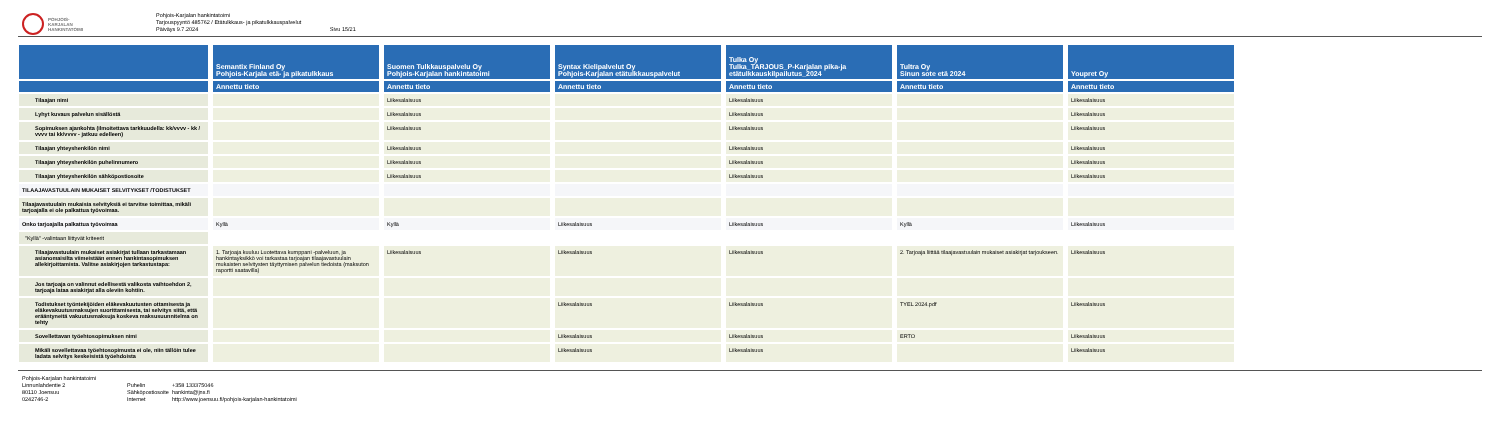POHJOIS-
KARJALAN
HANKINTATOIMI
Pohjois-Karjalan hankintatoimi
Tarjouspyyntö 485762 / Etätulkkaus- ja pikatulkkauspalvelut
Päiväys 9.7.2024 Sivu 15/21
| | Semantix Finland Oy Pohjois-Karjala etä- ja pikatulkkaus | Suomen Tulkkauspalvelu Oy Pohjois-Karjalan hankintatoimi | Syntax Kielipalvelut Oy Pohjois-Karjalan etätulkkauspalvelut | Tulka Oy Tulka_TARJOUS_P-Karjalan pika-ja etätulkkauskilpailutus_2024 | Tultra Oy Sinun sote etä 2024 | Youpret Oy |
| --- | --- | --- | --- | --- | --- | --- |
| | Annettu tieto | Annettu tieto | Annettu tieto | Annettu tieto | Annettu tieto | Annettu tieto |
| Tilaajan nimi | | Liikesalaisuus | | Liikesalaisuus | | Liikesalaisuus |
| Lyhyt kuvaus palvelun sisällöstä | | Liikesalaisuus | | Liikesalaisuus | | Liikesalaisuus |
| Sopimuksen ajankohta (ilmoitettava tarkkuudella: kk/vvvv - kk / vvvv tai kk/vvvv - jatkuu edelleen) | | Liikesalaisuus | | Liikesalaisuus | | Liikesalaisuus |
| Tilaajan yhteyshenkilön nimi | | Liikesalaisuus | | Liikesalaisuus | | Liikesalaisuus |
| Tilaajan yhteyshenkilön puhelinnumero | | Liikesalaisuus | | Liikesalaisuus | | Liikesalaisuus |
| Tilaajan yhteyshenkilön sähköpostiosoite | | Liikesalaisuus | | Liikesalaisuus | | Liikesalaisuus |
| TILAAJAVASTUULAIN MUKAISET SELVITYKSET /TODISTUKSET | | | | | | |
| Tilaajavastuulain mukaisia selvityksiä ei tarvitse toimittaa, mikäli tarjoajalla ei ole palkattua työvoimaa. | | | | | | |
| Onko tarjoajalla palkattua työvoimaa | Kyllä | Kyllä | Liikesalaisuus | Liikesalaisuus | Kyllä | Liikesalaisuus |
| "Kyllä" -valintaan liittyvät kriteerit | | | | | | |
| Tilaajavastuulain mukaiset asiakirjat tullaan tarkastamaan asianomaisilta viimeistään ennen hankintasopimuksen allekirjoittamista. Valitse asiakirjojen tarkastustapa: | 1. Tarjoaja kuuluu Luotettava kumppani -palveluun, ja hankintayksikkö voi tarkastaa tarjoajan tilaajavastuulain mukaisten selvitysten täyttymisen palvelun tiedoista (maksuton raportti saatavilla) | Liikesalaisuus | Liikesalaisuus | Liikesalaisuus | 2. Tarjoaja liittää tilaajavastuulain mukaiset asiakirjat tarjoukseen. | Liikesalaisuus |
| Jos tarjoaja on valinnut edellisestä valikosta vaihtoehdon 2, tarjoaja lataa asiakirjat alla oleviin kohtiin. | | | | | | |
| Todistukset työntekijöiden eläkevakuutusten ottamisesta ja eläkevakuutusmaksujen suorittamisesta, tai selvitys siitä, että erääntyneitä vakuutusmaksuja koskeva maksusuunnitelma on tehty | | | Liikesalaisuus | Liikesalaisuus | TYEL 2024.pdf | Liikesalaisuus |
| Sovellettavan työehtosopimuksen nimi | | | Liikesalaisuus | Liikesalaisuus | ERTO | Liikesalaisuus |
| Mikäli sovellettavaa työehtosopimusta ei ole, niin tällöin tulee ladata selvitys keskeisistä työehdoista | | | Liikesalaisuus | Liikesalaisuus | | Liikesalaisuus |
Pohjois-Karjalan hankintatoimi
Linnunlahdentie 2
80110 Joensuu
0242746-2
Puhelin
Sähköpostiosoite
Internet
+358 133375046
hankinta@jns.fi
http://www.joensuu.fi/pohjois-karjalan-hankintatoimi